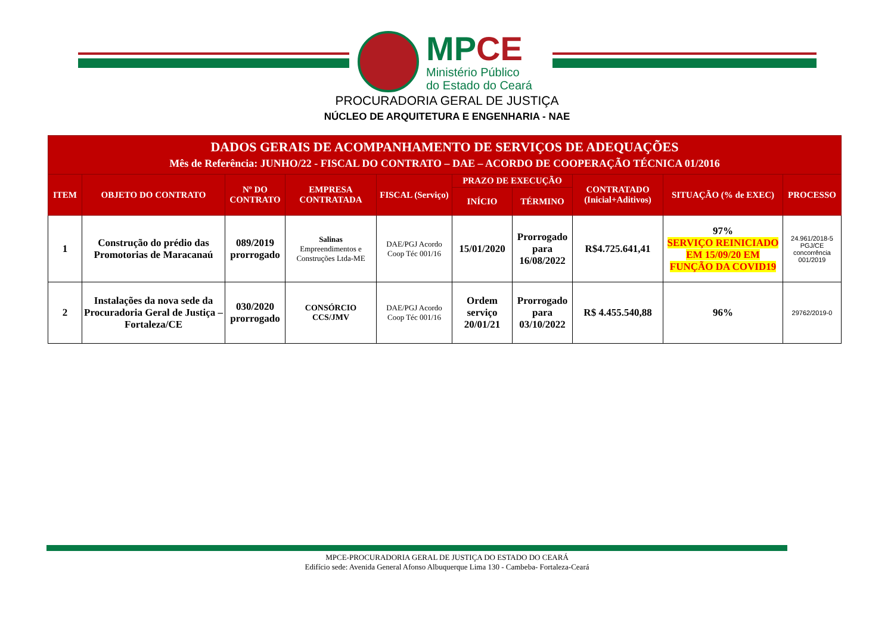MPCE
Ministério Público
do Estado do Ceará
PROCURADORIA GERAL DE JUSTIÇA
NÚCLEO DE ARQUITETURA E ENGENHARIA - NAE
| DADOS GERAIS DE ACOMPANHAMENTO DE SERVIÇOS DE ADEQUAÇÕES Mês de Referência: JUNHO/22 - FISCAL DO CONTRATO – DAE – ACORDO DE COOPERAÇÃO TÉCNICA 01/2016 | | | | | | | | | |
| --- | --- | --- | --- | --- | --- | --- | --- | --- | --- |
| ITEM | OBJETO DO CONTRATO | Nº DO CONTRATO | EMPRESA CONTRATADA | FISCAL (Serviço) | PRAZO DE EXECUÇÃO | | CONTRATADO (Inicial+Aditivos) | SITUAÇÃO (% de EXEC) | PROCESSO |
| | | | | | INÍCIO | TÉRMINO | | | |
| 1 | Construção do prédio das Promotorias de Maracanaú | 089/2019 prorrogado | Salinas Empreendimentos e Construções Ltda-ME | DAE/PGJ Acordo Coop Téc 001/16 | 15/01/2020 | Prorrogado para 16/08/2022 | R$4.725.641,41 | 97% SERVIÇO REINICIADO EM 15/09/20 EM FUNÇÃO DA COVID19 | 24.961/2018-5 PGJ/CE concorrência 001/2019 |
| 2 | Instalações da nova sede da Procuradoria Geral de Justiça – Fortaleza/CE | 030/2020 prorrogado | CONSÓRCIO CCS/JMV | DAE/PGJ Acordo Coop Téc 001/16 | Ordem serviço 20/01/21 | Prorrogado para 03/10/2022 | R$ 4.455.540,88 | 96% | 29762/2019-0 |
MPCE-PROCURADORIA GERAL DE JUSTIÇA DO ESTADO DO CEARÁ
Edifício sede: Avenida General Afonso Albuquerque Lima 130 - Cambeba- Fortaleza-Ceará